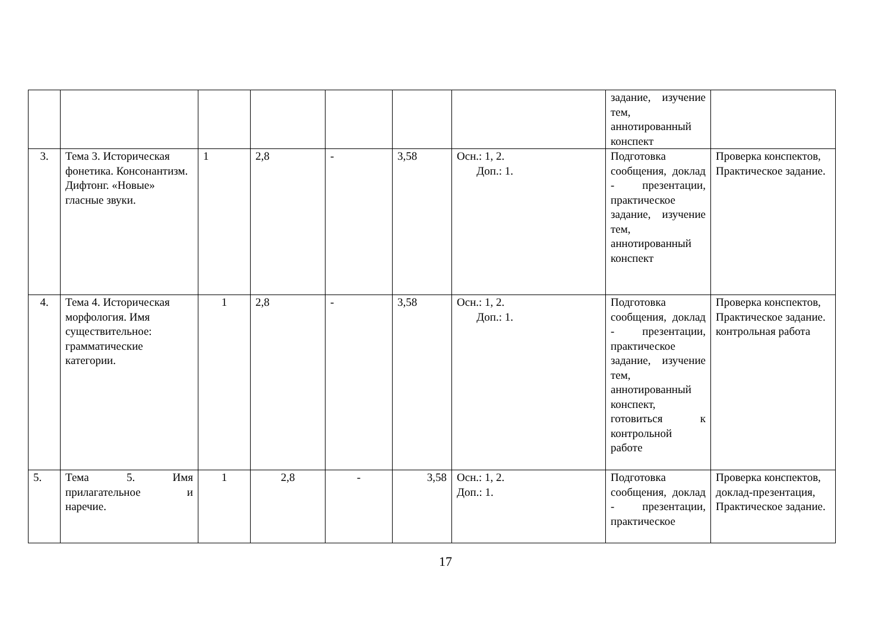| | | | | | | | задание, изучение тем, аннотированный конспект | |
| 3. | Тема 3. Историческая фонетика. Консонантизм. Дифтонг. «Новые» гласные звуки. | 1 | 2,8 | - | 3,58 | Осн.: 1, 2. Доп.: 1. | Подготовка сообщения, доклад - презентации, практическое задание, изучение тем, аннотированный конспект | Проверка конспектов, Практическое задание. |
| 4. | Тема 4. Историческая морфология. Имя существительное: грамматические категории. | 1 | 2,8 | - | 3,58 | Осн.: 1, 2. Доп.: 1. | Подготовка сообщения, доклад - презентации, практическое задание, изучение тем, аннотированный конспект, готовиться к контрольной работе | Проверка конспектов, Практическое задание. контрольная работа |
| 5. | Тема 5. Имя прилагательное и наречие. | 1 | 2,8 | - | 3,58 | Осн.: 1, 2. Доп.: 1. | Подготовка сообщения, доклад - презентации, практическое | Проверка конспектов, доклад-презентация, Практическое задание. |
17